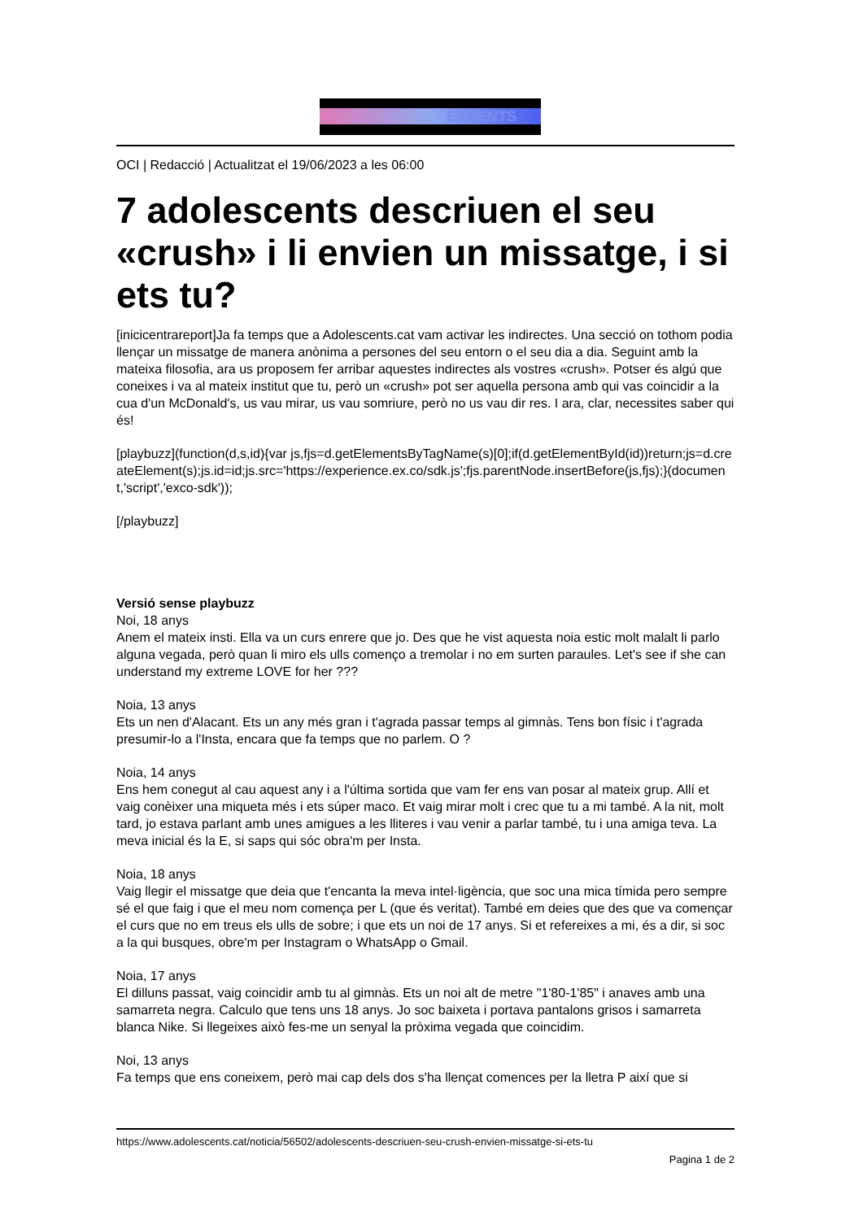ESOENTS
OCI | Redacció | Actualitzat el 19/06/2023 a les 06:00
7 adolescents descriuen el seu «crush» i li envien un missatge, i si ets tu?
[inicicentrareport]Ja fa temps que a Adolescents.cat vam activar les indirectes. Una secció on tothom podia llençar un missatge de manera anònima a persones del seu entorn o el seu dia a dia. Seguint amb la mateixa filosofia, ara us proposem fer arribar aquestes indirectes als vostres «crush». Potser és algú que coneixes i va al mateix institut que tu, però un «crush» pot ser aquella persona amb qui vas coincidir a la cua d'un McDonald's, us vau mirar, us vau somriure, però no us vau dir res. I ara, clar, necessites saber qui és!
[playbuzz](function(d,s,id){var js,fjs=d.getElementsByTagName(s)[0];if(d.getElementById(id))return;js=d.createElement(s);js.id=id;js.src='https://experience.ex.co/sdk.js';fjs.parentNode.insertBefore(js,fjs);}(document,'script','exco-sdk'));
[/playbuzz]
Versió sense playbuzz
Noi, 18 anys
Anem el mateix insti. Ella va un curs enrere que jo. Des que he vist aquesta noia estic molt malalt li parlo alguna vegada, però quan li miro els ulls començo a tremolar i no em surten paraules. Let's see if she can understand my extreme LOVE for her ???
Noia, 13 anys
Ets un nen d'Alacant. Ets un any més gran i t'agrada passar temps al gimnàs. Tens bon físic i t'agrada presumir-lo a l'Insta, encara que fa temps que no parlem. O ?
Noia, 14 anys
Ens hem conegut al cau aquest any i a l'última sortida que vam fer ens van posar al mateix grup. Allí et vaig conèixer una miqueta més i ets súper maco. Et vaig mirar molt i crec que tu a mi també. A la nit, molt tard, jo estava parlant amb unes amigues a les lliteres i vau venir a parlar també, tu i una amiga teva. La meva inicial és la E, si saps qui sóc obra'm per Insta.
Noia, 18 anys
Vaig llegir el missatge que deia que t'encanta la meva intel·ligència, que soc una mica tímida pero sempre sé el que faig i que el meu nom comença per L (que és veritat). També em deies que des que va començar el curs que no em treus els ulls de sobre; i que ets un noi de 17 anys. Si et refereixes a mi, és a dir, si soc a la qui busques, obre'm per Instagram o WhatsApp o Gmail.
Noia, 17 anys
El dilluns passat, vaig coincidir amb tu al gimnàs. Ets un noi alt de metre "1'80-1'85" i anaves amb una samarreta negra. Calculo que tens uns 18 anys. Jo soc baixeta i portava pantalons grisos i samarreta blanca Nike. Si llegeixes això fes-me un senyal la pròxima vegada que coincidim.
Noi, 13 anys
Fa temps que ens coneixem, però mai cap dels dos s'ha llençat comences per la lletra P així que si
https://www.adolescents.cat/noticia/56502/adolescents-descriuen-seu-crush-envien-missatge-si-ets-tu
Pagina 1 de 2